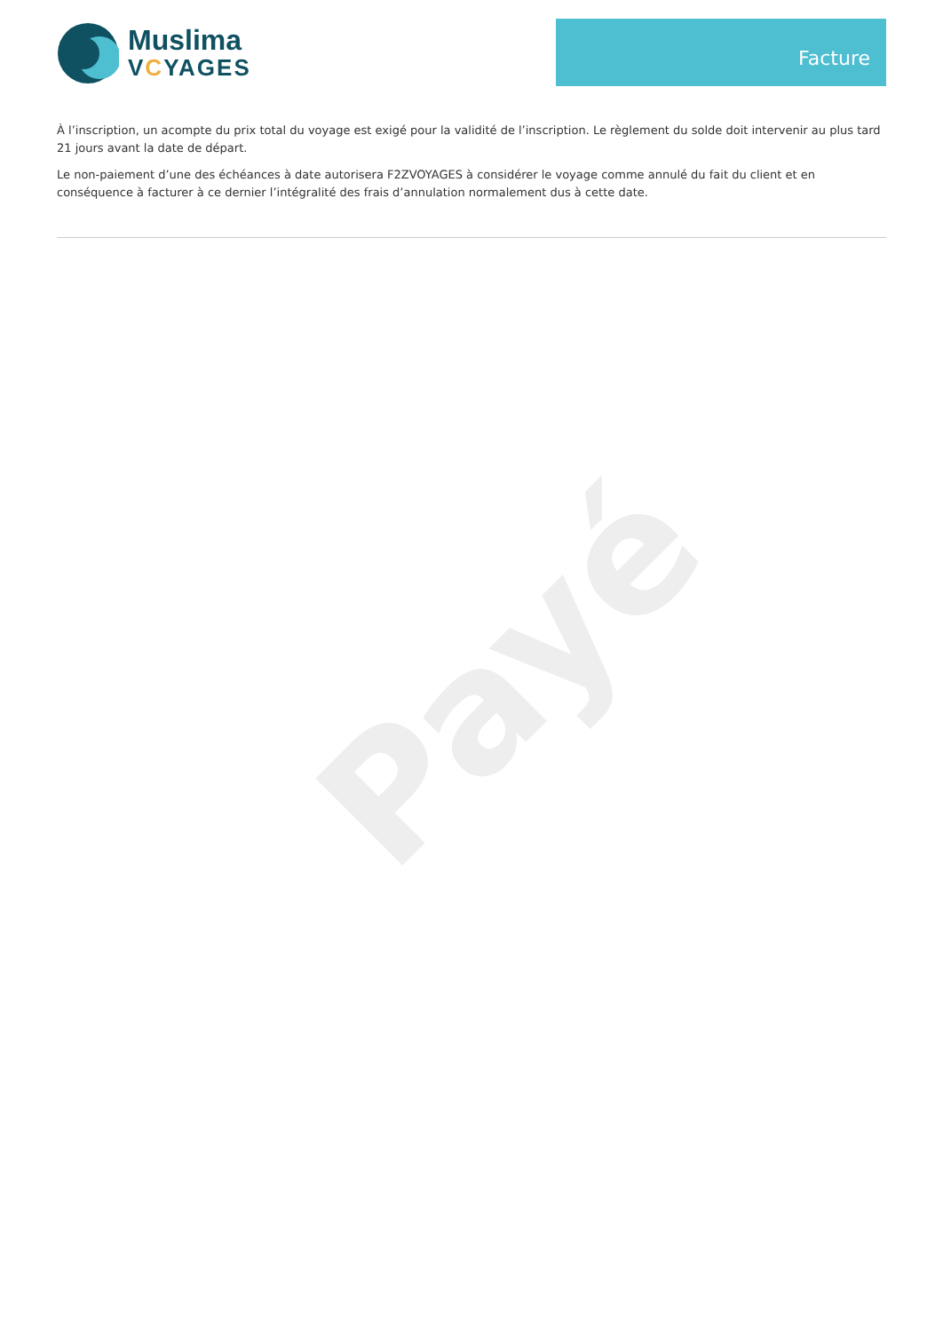Muslima
VCYAGES
Facture
À l’inscription, un acompte du prix total du voyage est exigé pour la validité de l’inscription. Le règlement du solde doit intervenir au plus tard 21 jours avant la date de départ.
Le non-paiement d’une des échéances à date autorisera F2ZVOYAGES à considérer le voyage comme annulé du fait du client et en conséquence à facturer à ce dernier l’intégralité des frais d’annulation normalement dus à cette date.
Payé